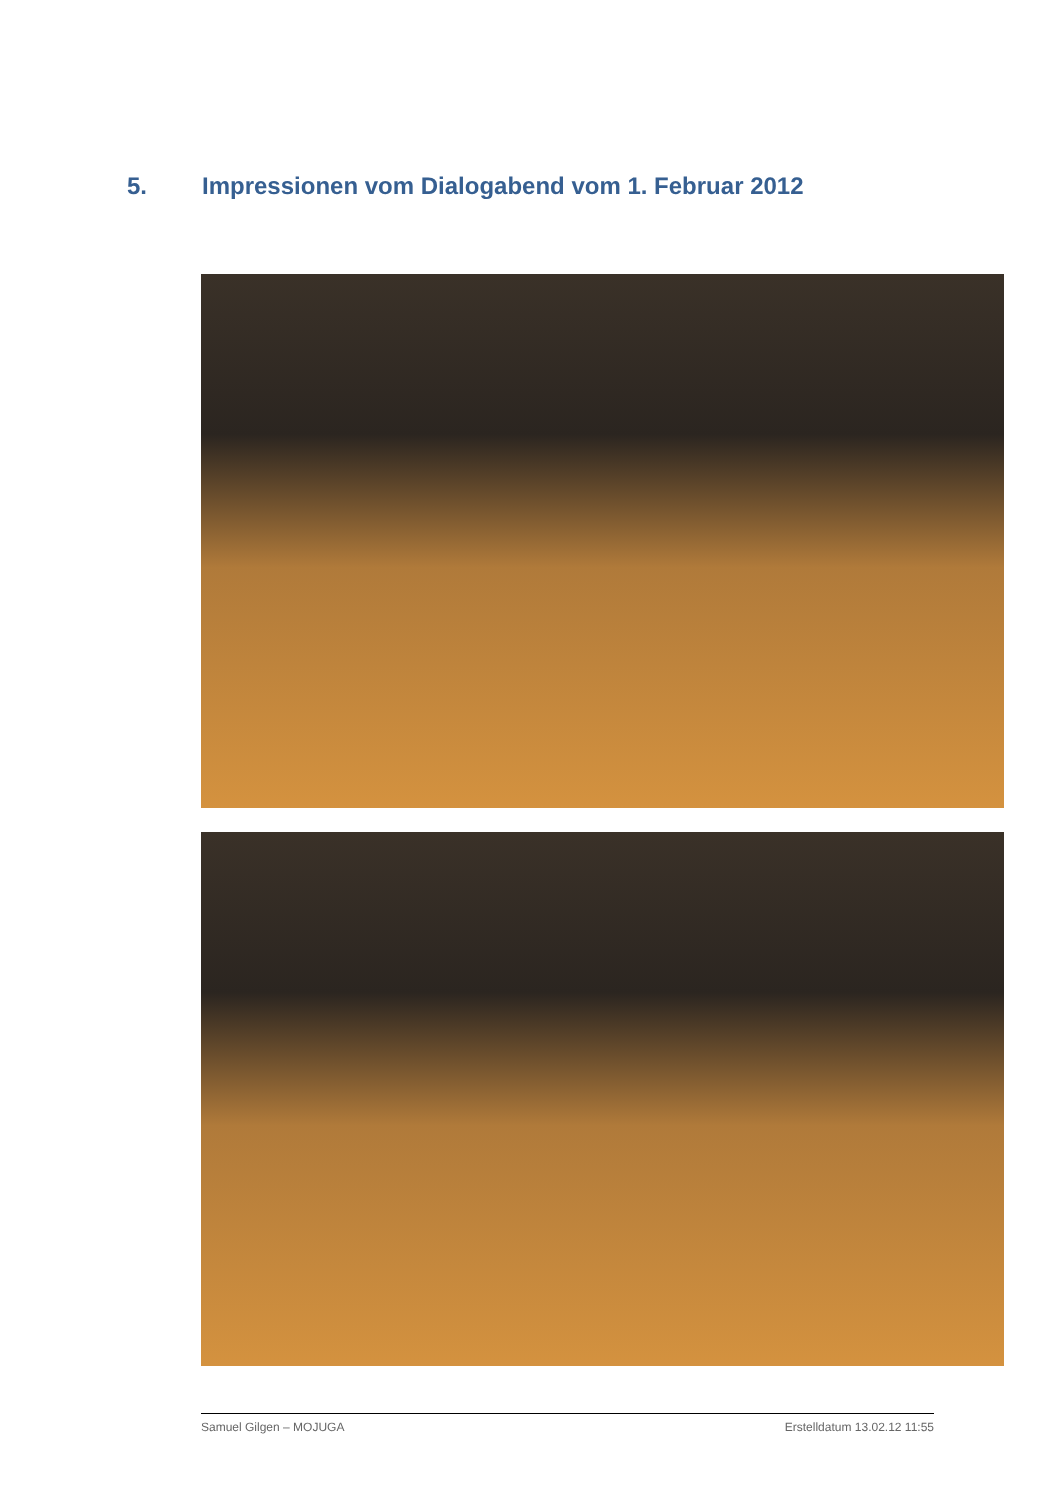5. Impressionen vom Dialogabend vom 1. Februar 2012
Samuel Gilgen – MOJUGA Erstelldatum 13.02.12 11:55